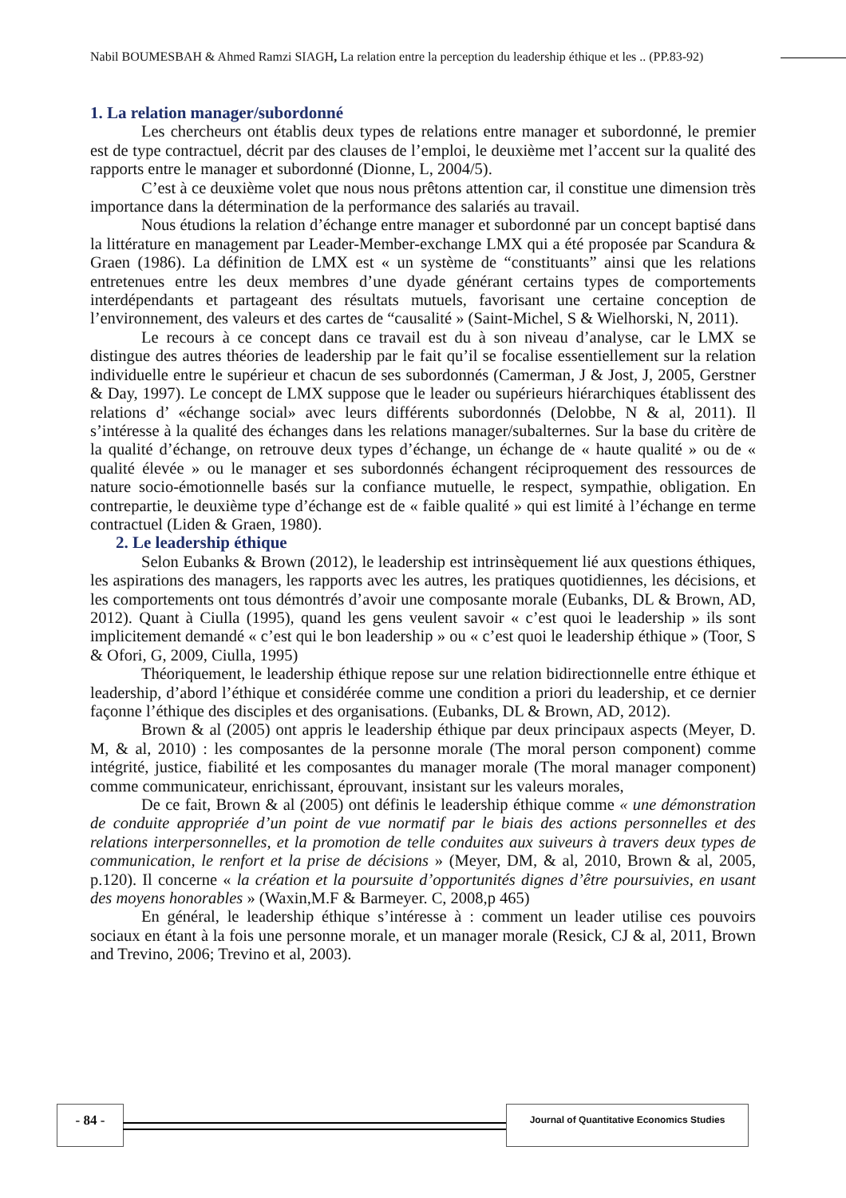Nabil BOUMESBAH & Ahmed Ramzi SIAGH, La relation entre la perception du leadership éthique et les .. (PP.83-92)
1. La relation manager/subordonné
Les chercheurs ont établis deux types de relations entre manager et subordonné, le premier est de type contractuel, décrit par des clauses de l’emploi, le deuxième met l’accent sur la qualité des rapports entre le manager et subordonné (Dionne, L, 2004/5).
C’est à ce deuxième volet que nous nous prêtons attention car, il constitue une dimension très importance dans la détermination de la performance des salariés au travail.
Nous étudions la relation d’échange entre manager et subordonné par un concept baptisé dans la littérature en management par Leader-Member-exchange LMX qui a été proposée par Scandura & Graen (1986). La définition de LMX est « un système de “constituants” ainsi que les relations entretenues entre les deux membres d’une dyade générant certains types de comportements interdépendants et partageant des résultats mutuels, favorisant une certaine conception de l’environnement, des valeurs et des cartes de “causalité » (Saint-Michel, S & Wielhorski, N, 2011).
Le recours à ce concept dans ce travail est du à son niveau d’analyse, car le LMX se distingue des autres théories de leadership par le fait qu’il se focalise essentiellement sur la relation individuelle entre le supérieur et chacun de ses subordonnés (Camerman, J & Jost, J, 2005, Gerstner & Day, 1997). Le concept de LMX suppose que le leader ou supérieurs hiérarchiques établissent des relations d’ «échange social» avec leurs différents subordonnés (Delobbe, N & al, 2011). Il s’intéresse à la qualité des échanges dans les relations manager/subalternes. Sur la base du critère de la qualité d’échange, on retrouve deux types d’échange, un échange de « haute qualité » ou de « qualité élevée » ou le manager et ses subordonnés échangent réciproquement des ressources de nature socio-émotionnelle basés sur la confiance mutuelle, le respect, sympathie, obligation. En contrepartie, le deuxième type d’échange est de « faible qualité » qui est limité à l’échange en terme contractuel (Liden & Graen, 1980).
2. Le leadership éthique
Selon Eubanks & Brown (2012), le leadership est intrinsèquement lié aux questions éthiques, les aspirations des managers, les rapports avec les autres, les pratiques quotidiennes, les décisions, et les comportements ont tous démontrés d’avoir une composante morale (Eubanks, DL & Brown, AD, 2012). Quant à Ciulla (1995), quand les gens veulent savoir « c’est quoi le leadership » ils sont implicitement demandé « c’est qui le bon leadership » ou « c’est quoi le leadership éthique » (Toor, S & Ofori, G, 2009, Ciulla, 1995)
Théoriquement, le leadership éthique repose sur une relation bidirectionnelle entre éthique et leadership, d’abord l’éthique et considérée comme une condition a priori du leadership, et ce dernier façonne l’éthique des disciples et des organisations. (Eubanks, DL & Brown, AD, 2012).
Brown & al (2005) ont appris le leadership éthique par deux principaux aspects (Meyer, D. M, & al, 2010) : les composantes de la personne morale (The moral person component) comme intégrité, justice, fiabilité et les composantes du manager morale (The moral manager component) comme communicateur, enrichissant, éprouvant, insistant sur les valeurs morales,
De ce fait, Brown & al (2005) ont définis le leadership éthique comme « une démonstration de conduite appropriée d’un point de vue normatif par le biais des actions personnelles et des relations interpersonnelles, et la promotion de telle conduites aux suiveurs à travers deux types de communication, le renfort et la prise de décisions » (Meyer, DM, & al, 2010, Brown & al, 2005, p.120). Il concerne « la création et la poursuite d’opportunités dignes d’être poursuivies, en usant des moyens honorables » (Waxin,M.F & Barmeyer. C, 2008,p 465)
En général, le leadership éthique s’intéresse à : comment un leader utilise ces pouvoirs sociaux en étant à la fois une personne morale, et un manager morale (Resick, CJ & al, 2011, Brown and Trevino, 2006; Trevino et al, 2003).
- 84 - Journal of Quantitative Economics Studies